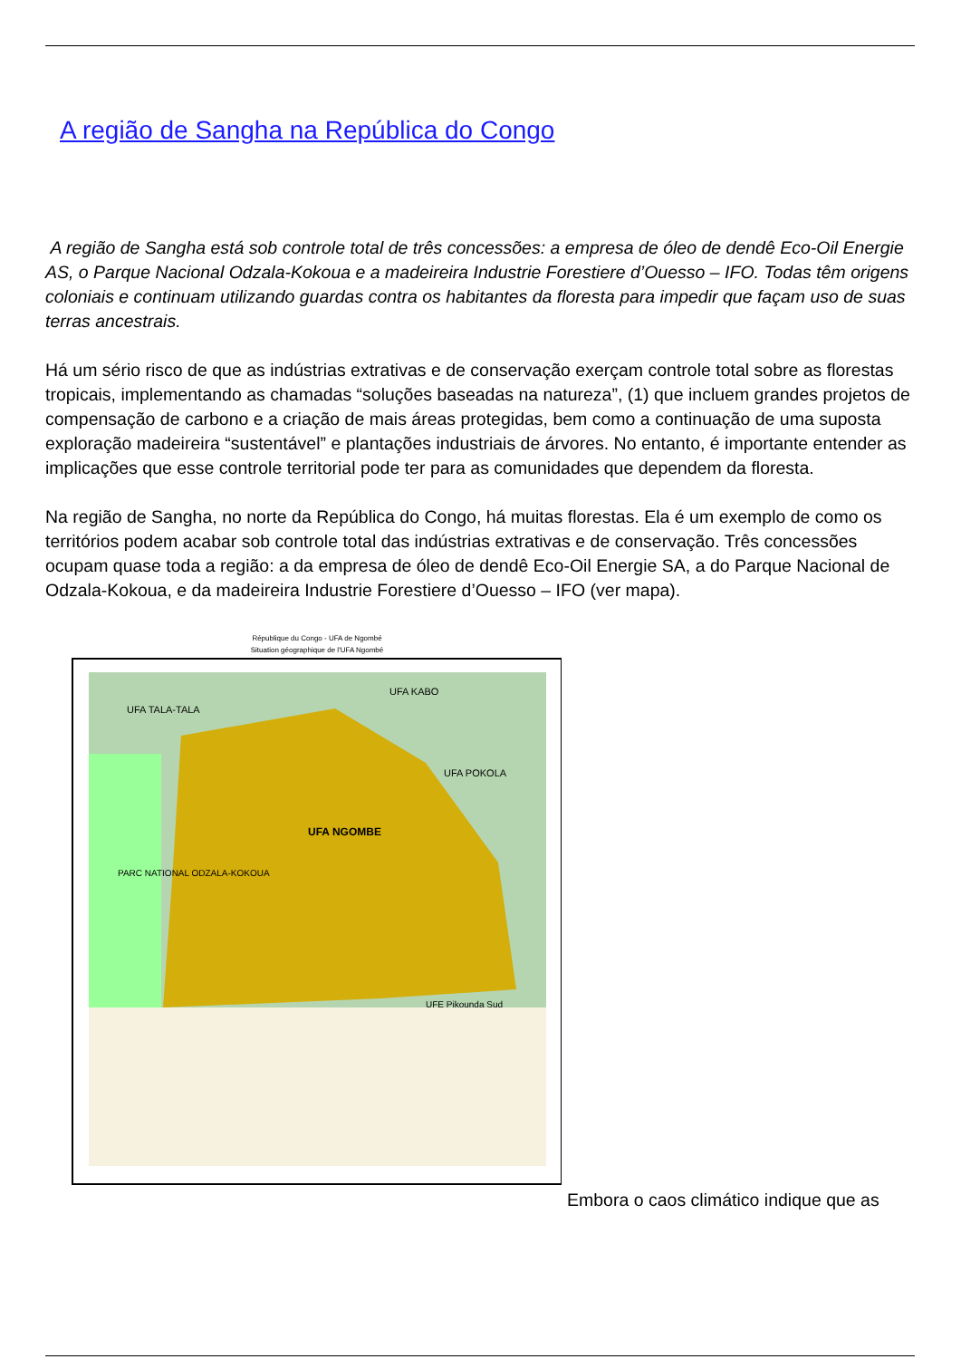A região de Sangha na República do Congo
A região de Sangha está sob controle total de três concessões: a empresa de óleo de dendê Eco-Oil Energie AS, o Parque Nacional Odzala-Kokoua e a madeireira Industrie Forestiere d’Ouesso – IFO. Todas têm origens coloniais e continuam utilizando guardas contra os habitantes da floresta para impedir que façam uso de suas terras ancestrais.
Há um sério risco de que as indústrias extrativas e de conservação exerçam controle total sobre as florestas tropicais, implementando as chamadas “soluções baseadas na natureza”, (1) que incluem grandes projetos de compensação de carbono e a criação de mais áreas protegidas, bem como a continuação de uma suposta exploração madeireira “sustentável” e plantações industriais de árvores. No entanto, é importante entender as implicações que esse controle territorial pode ter para as comunidades que dependem da floresta.
Na região de Sangha, no norte da República do Congo, há muitas florestas. Ela é um exemplo de como os territórios podem acabar sob controle total das indústrias extrativas e de conservação. Três concessões ocupam quase toda a região: a da empresa de óleo de dendê Eco-Oil Energie SA, a do Parque Nacional de Odzala-Kokoua, e da madeireira Industrie Forestiere d’Ouesso – IFO (ver mapa).
République du Congo - UFA de Ngombé
Situation géographique de l'UFA Ngombé
UFA NGOMBE
UFA KABO
UFA TALA-TALA
UFA POKOLA
PARC NATIONAL ODZALA-KOKOUA
UFE Pikounda Sud
Embora o caos climático indique que as